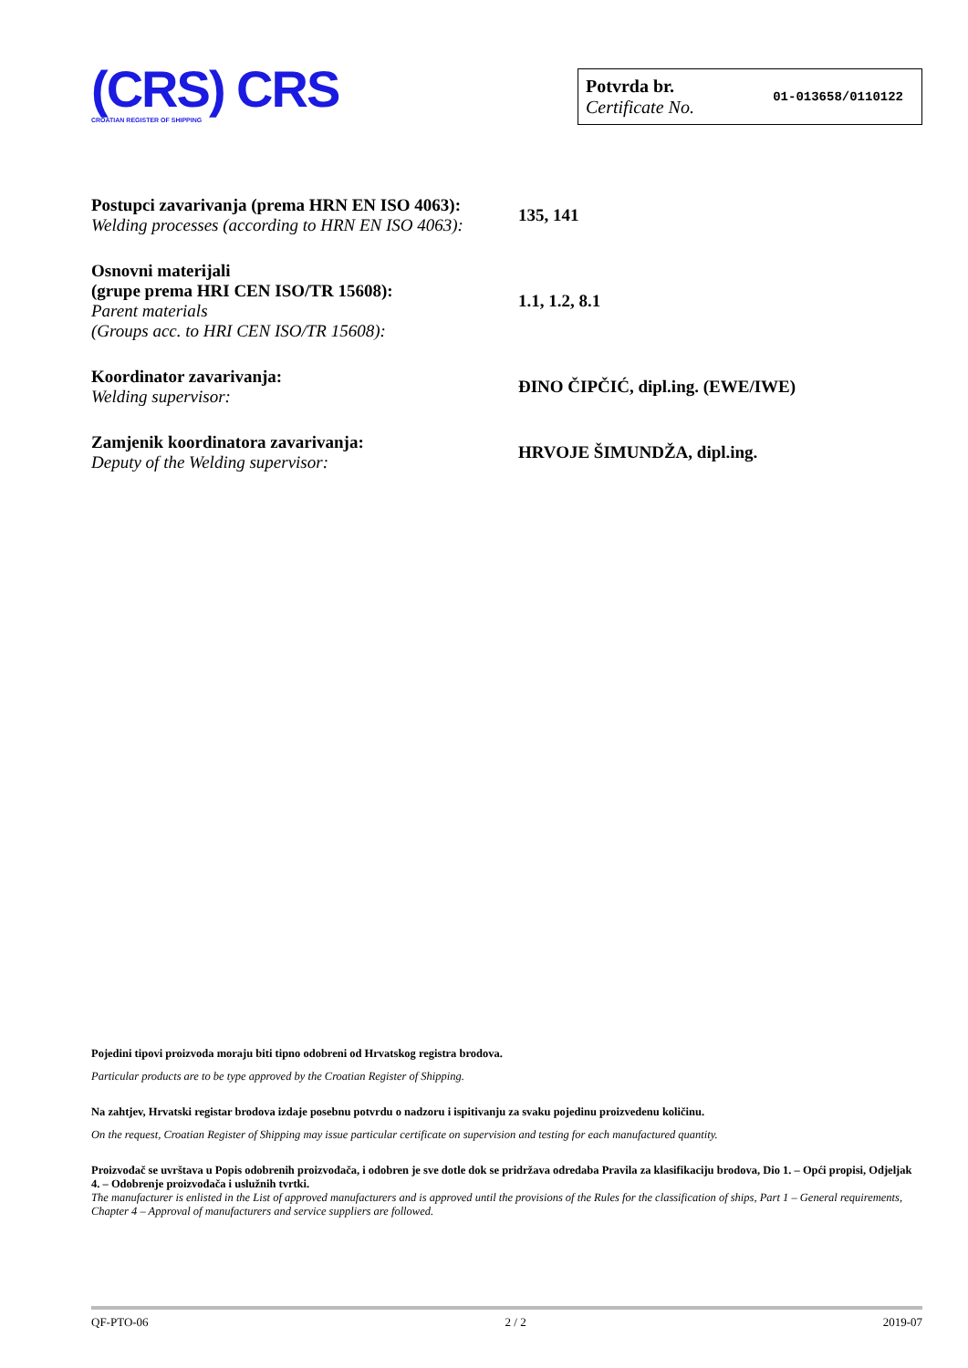(CRS) CRS
CROATIAN REGISTER OF SHIPPING
Potvrda br.
Certificate No.
01-013658/0110122
Postupci zavarivanja (prema HRN EN ISO 4063):
Welding processes (according to HRN EN ISO 4063):
135, 141
Osnovni materijali
(grupe prema HRI CEN ISO/TR 15608):
Parent materials
(Groups acc. to HRI CEN ISO/TR 15608):
1.1, 1.2, 8.1
Koordinator zavarivanja:
Welding supervisor:
ĐINO ČIPČIĆ, dipl.ing. (EWE/IWE)
Zamjenik koordinatora zavarivanja:
Deputy of the Welding supervisor:
HRVOJE ŠIMUNDŽA, dipl.ing.
Pojedini tipovi proizvoda moraju biti tipno odobreni od Hrvatskog registra brodova.
Particular products are to be type approved by the Croatian Register of Shipping.
Na zahtjev, Hrvatski registar brodova izdaje posebnu potvrdu o nadzoru i ispitivanju za svaku pojedinu proizvedenu količinu.
On the request, Croatian Register of Shipping may issue particular certificate on supervision and testing for each manufactured quantity.
Proizvođač se uvrštava u Popis odobrenih proizvođača, i odobren je sve dotle dok se pridržava odredaba Pravila za klasifikaciju brodova, Dio 1. – Opći propisi, Odjeljak 4. – Odobrenje proizvođača i uslužnih tvrtki.
The manufacturer is enlisted in the List of approved manufacturers and is approved until the provisions of the Rules for the classification of ships, Part 1 – General requirements, Chapter 4 – Approval of manufacturers and service suppliers are followed.
QF-PTO-06 2 / 2 2019-07